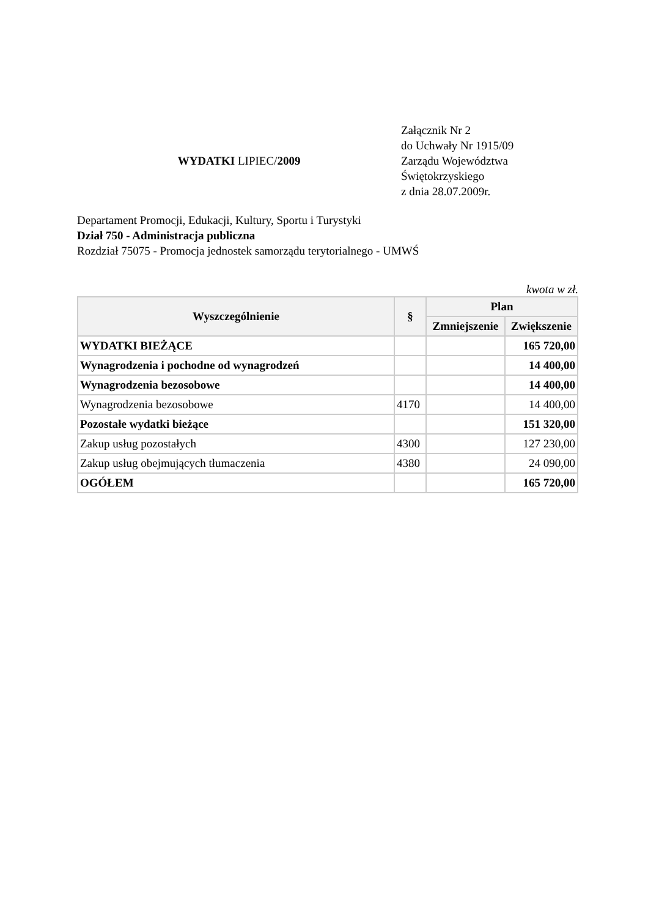WYDATKI LIPIEC/2009
Załącznik Nr 2
do Uchwały Nr 1915/09
Zarządu Województwa
Świętokrzyskiego
z dnia 28.07.2009r.
Departament Promocji, Edukacji, Kultury, Sportu i Turystyki
Dział 750 - Administracja publiczna
Rozdział 75075 - Promocja jednostek samorządu terytorialnego - UMWŚ
kwota w zł.
| Wyszczególnienie | § | Plan | |
| --- | --- | --- | --- |
| | | Zmniejszenie | Zwiększenie |
| WYDATKI BIEŻĄCE | | | 165 720,00 |
| Wynagrodzenia i pochodne od wynagrodzeń | | | 14 400,00 |
| Wynagrodzenia bezosobowe | | | 14 400,00 |
| Wynagrodzenia bezosobowe | 4170 | | 14 400,00 |
| Pozostałe wydatki bieżące | | | 151 320,00 |
| Zakup usług pozostałych | 4300 | | 127 230,00 |
| Zakup usług obejmujących tłumaczenia | 4380 | | 24 090,00 |
| OGÓŁEM | | | 165 720,00 |